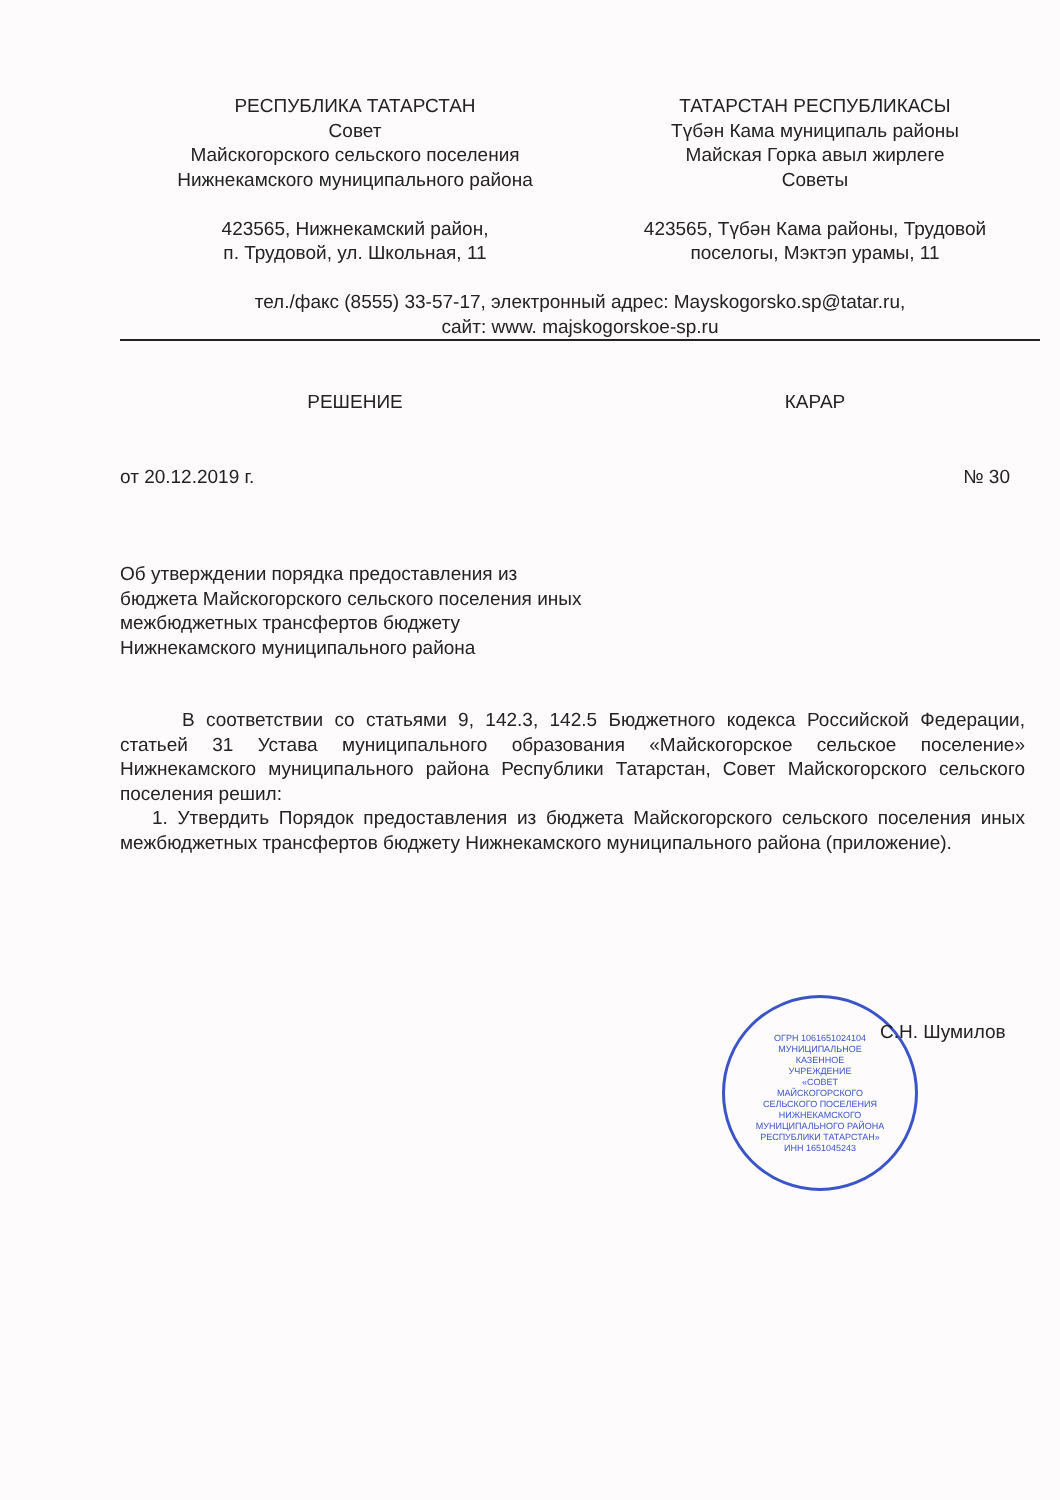РЕСПУБЛИКА ТАТАРСТАН
Совет
Майскогорского сельского поселения
Нижнекамского муниципального района
423565, Нижнекамский район,
п. Трудовой, ул. Школьная, 11
ТАТАРСТАН РЕСПУБЛИКАСЫ
Түбән Кама муниципаль районы
Майская Горка авыл жирлеге
Советы
423565, Түбән Кама районы, Трудовой
поселогы, Мэктэп урамы, 11
тел./факс (8555) 33-57-17, электронный адрес: Mayskogorsko.sp@tatar.ru,
сайт: www. majskogorskoe-sp.ru
РЕШЕНИЕ КАРАР
от 20.12.2019 г. № 30
Об утверждении порядка предоставления из бюджета Майскогорского сельского поселения иных межбюджетных трансфертов бюджету Нижнекамского муниципального района
В соответствии со статьями 9, 142.3, 142.5 Бюджетного кодекса Российской Федерации, статьей 31 Устава муниципального образования «Майскогорское сельское поселение» Нижнекамского муниципального района Республики Татарстан, Совет Майскогорского сельского поселения решил:
1. Утвердить Порядок предоставления из бюджета Майскогорского сельского поселения иных межбюджетных трансфертов бюджету Нижнекамского муниципального района (приложение).
ОГРН 1061651024104
МУНИЦИПАЛЬНОЕ
КАЗЕННОЕ
УЧРЕЖДЕНИЕ
«СОВЕТ
МАЙСКОГОРСКОГО
СЕЛЬСКОГО ПОСЕЛЕНИЯ
НИЖНЕКАМСКОГО
МУНИЦИПАЛЬНОГО РАЙОНА
РЕСПУБЛИКИ ТАТАРСТАН»
ИНН 1651045243
С.Н. Шумилов